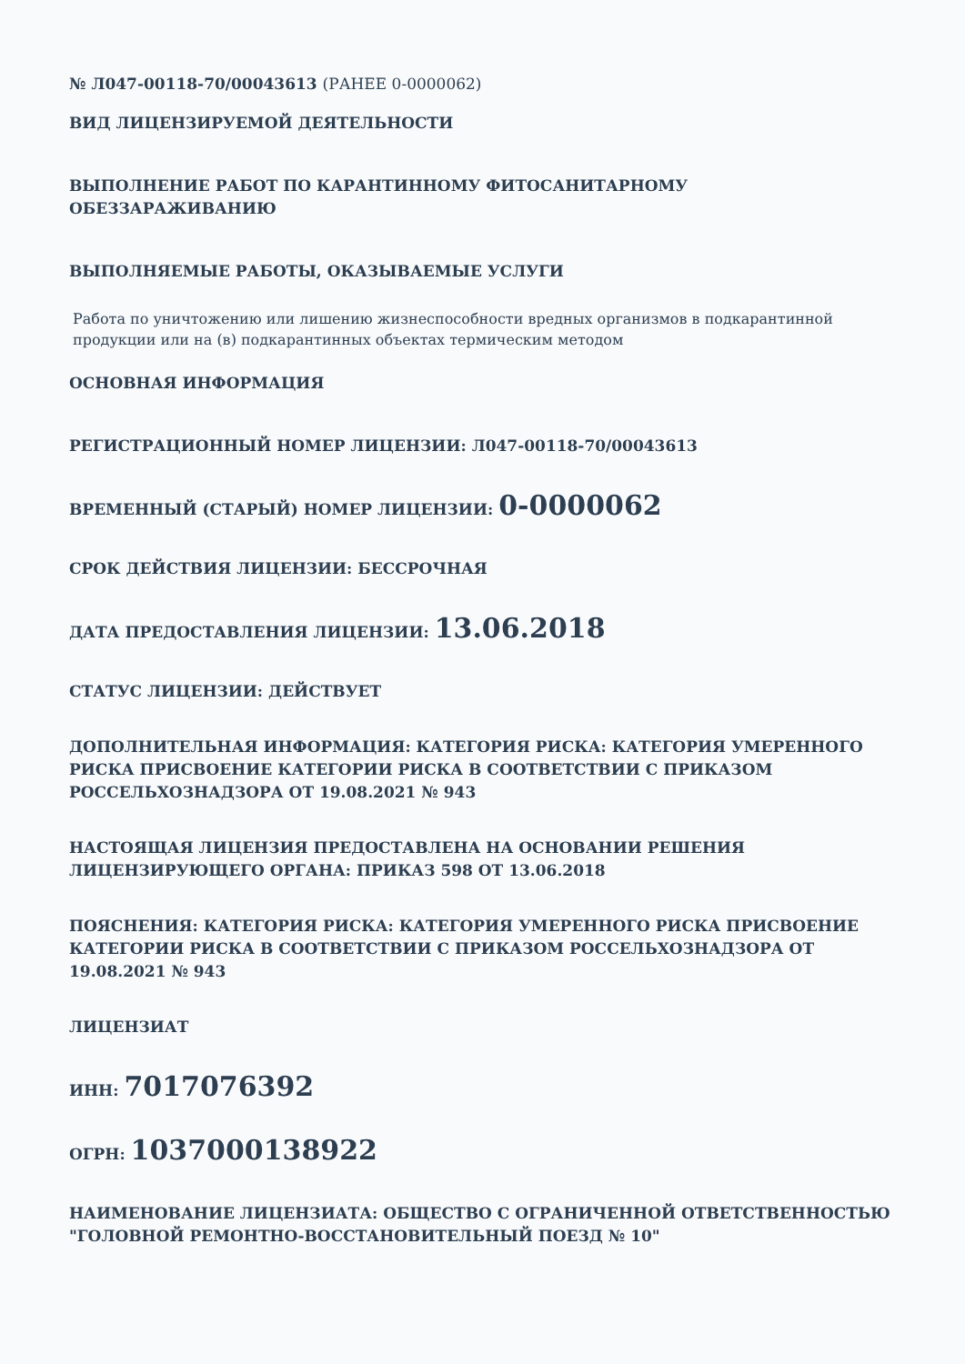№ Л047-00118-70/00043613 (РАНЕЕ 0-0000062)
ВИД ЛИЦЕНЗИРУЕМОЙ ДЕЯТЕЛЬНОСТИ
ВЫПОЛНЕНИЕ РАБОТ ПО КАРАНТИННОМУ ФИТОСАНИТАРНОМУ ОБЕЗЗАРАЖИВАНИЮ
ВЫПОЛНЯЕМЫЕ РАБОТЫ, ОКАЗЫВАЕМЫЕ УСЛУГИ
Работа по уничтожению или лишению жизнеспособности вредных организмов в подкарантинной продукции или на (в) подкарантинных объектах термическим методом
ОСНОВНАЯ ИНФОРМАЦИЯ
РЕГИСТРАЦИОННЫЙ НОМЕР ЛИЦЕНЗИИ: Л047-00118-70/00043613
ВРЕМЕННЫЙ (СТАРЫЙ) НОМЕР ЛИЦЕНЗИИ: 0-0000062
СРОК ДЕЙСТВИЯ ЛИЦЕНЗИИ: БЕССРОЧНАЯ
ДАТА ПРЕДОСТАВЛЕНИЯ ЛИЦЕНЗИИ: 13.06.2018
СТАТУС ЛИЦЕНЗИИ: ДЕЙСТВУЕТ
ДОПОЛНИТЕЛЬНАЯ ИНФОРМАЦИЯ: КАТЕГОРИЯ РИСКА: КАТЕГОРИЯ УМЕРЕННОГО РИСКА ПРИСВОЕНИЕ КАТЕГОРИИ РИСКА В СООТВЕТСТВИИ С ПРИКАЗОМ РОССЕЛЬХОЗНАДЗОРА ОТ 19.08.2021 № 943
НАСТОЯЩАЯ ЛИЦЕНЗИЯ ПРЕДОСТАВЛЕНА НА ОСНОВАНИИ РЕШЕНИЯ ЛИЦЕНЗИРУЮЩЕГО ОРГАНА: ПРИКАЗ 598 ОТ 13.06.2018
ПОЯСНЕНИЯ: КАТЕГОРИЯ РИСКА: КАТЕГОРИЯ УМЕРЕННОГО РИСКА ПРИСВОЕНИЕ КАТЕГОРИИ РИСКА В СООТВЕТСТВИИ С ПРИКАЗОМ РОССЕЛЬХОЗНАДЗОРА ОТ 19.08.2021 № 943
ЛИЦЕНЗИАТ
ИНН: 7017076392
ОГРН: 1037000138922
НАИМЕНОВАНИЕ ЛИЦЕНЗИАТА: ОБЩЕСТВО С ОГРАНИЧЕННОЙ ОТВЕТСТВЕННОСТЬЮ "ГОЛОВНОЙ РЕМОНТНО-ВОССТАНОВИТЕЛЬНЫЙ ПОЕЗД № 10"